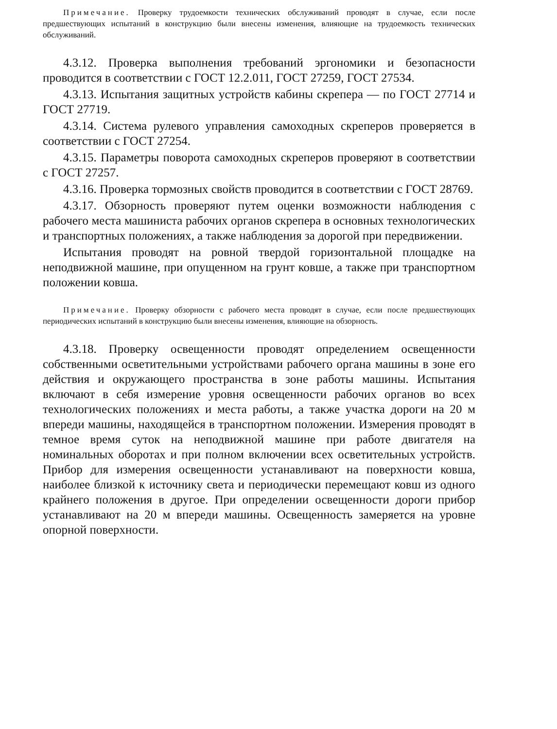Примечание. Проверку трудоемкости технических обслуживаний проводят в случае, если после предшествующих испытаний в конструкцию были внесены изменения, влияющие на трудоемкость технических обслуживаний.
4.3.12. Проверка выполнения требований эргономики и безопасности проводится в соответствии с ГОСТ 12.2.011, ГОСТ 27259, ГОСТ 27534.
4.3.13. Испытания защитных устройств кабины скрепера — по ГОСТ 27714 и ГОСТ 27719.
4.3.14. Система рулевого управления самоходных скреперов проверяется в соответствии с ГОСТ 27254.
4.3.15. Параметры поворота самоходных скреперов проверяют в соответствии с ГОСТ 27257.
4.3.16. Проверка тормозных свойств проводится в соответствии с ГОСТ 28769.
4.3.17. Обзорность проверяют путем оценки возможности наблюдения с рабочего места машиниста рабочих органов скрепера в основных технологических и транспортных положениях, а также наблюдения за дорогой при передвижении.
Испытания проводят на ровной твердой горизонтальной площадке на неподвижной машине, при опущенном на грунт ковше, а также при транспортном положении ковша.
Примечание. Проверку обзорности с рабочего места проводят в случае, если после предшествующих периодических испытаний в конструкцию были внесены изменения, влияющие на обзорность.
4.3.18. Проверку освещенности проводят определением освещенности собственными осветительными устройствами рабочего органа машины в зоне его действия и окружающего пространства в зоне работы машины. Испытания включают в себя измерение уровня освещенности рабочих органов во всех технологических положениях и места работы, а также участка дороги на 20 м впереди машины, находящейся в транспортном положении. Измерения проводят в темное время суток на неподвижной машине при работе двигателя на номинальных оборотах и при полном включении всех осветительных устройств. Прибор для измерения освещенности устанавливают на поверхности ковша, наиболее близкой к источнику света и периодически перемещают ковш из одного крайнего положения в другое. При определении освещенности дороги прибор устанавливают на 20 м впереди машины. Освещенность замеряется на уровне опорной поверхности.